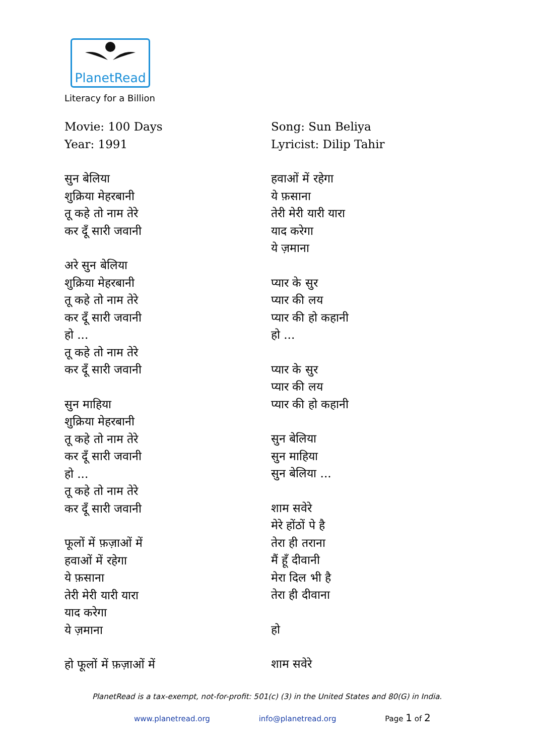PlanetRead
Literacy for a Billion
Movie: 100 Days
Year: 1991
सुन बेलिया
शुक्रिया मेहरबानी
तू कहे तो नाम तेरे
कर दूँ सारी जवानी
अरे सुन बेलिया
शुक्रिया मेहरबानी
तू कहे तो नाम तेरे
कर दूँ सारी जवानी
हो ...
तू कहे तो नाम तेरे
कर दूँ सारी जवानी
सुन माहिया
शुक्रिया मेहरबानी
तू कहे तो नाम तेरे
कर दूँ सारी जवानी
हो ...
तू कहे तो नाम तेरे
कर दूँ सारी जवानी
फूलों में फ़ज़ाओं में
हवाओं में रहेगा
ये फ़साना
तेरी मेरी यारी यारा
याद करेगा
ये ज़माना
हो फूलों में फ़ज़ाओं में
Song: Sun Beliya
Lyricist: Dilip Tahir
हवाओं में रहेगा
ये फ़साना
तेरी मेरी यारी यारा
याद करेगा
ये ज़माना
प्यार के सुर
प्यार की लय
प्यार की हो कहानी
हो ...
प्यार के सुर
प्यार की लय
प्यार की हो कहानी
सुन बेलिया
सुन माहिया
सुन बेलिया ...
शाम सवेरे
मेरे होंठों पे है
तेरा ही तराना
मैं हूँ दीवानी
मेरा दिल भी है
तेरा ही दीवाना
हो
शाम सवेरे
PlanetRead is a tax-exempt, not-for-profit: 501(c) (3) in the United States and 80(G) in India.
www.planetread.org info@planetread.org Page 1 of 2